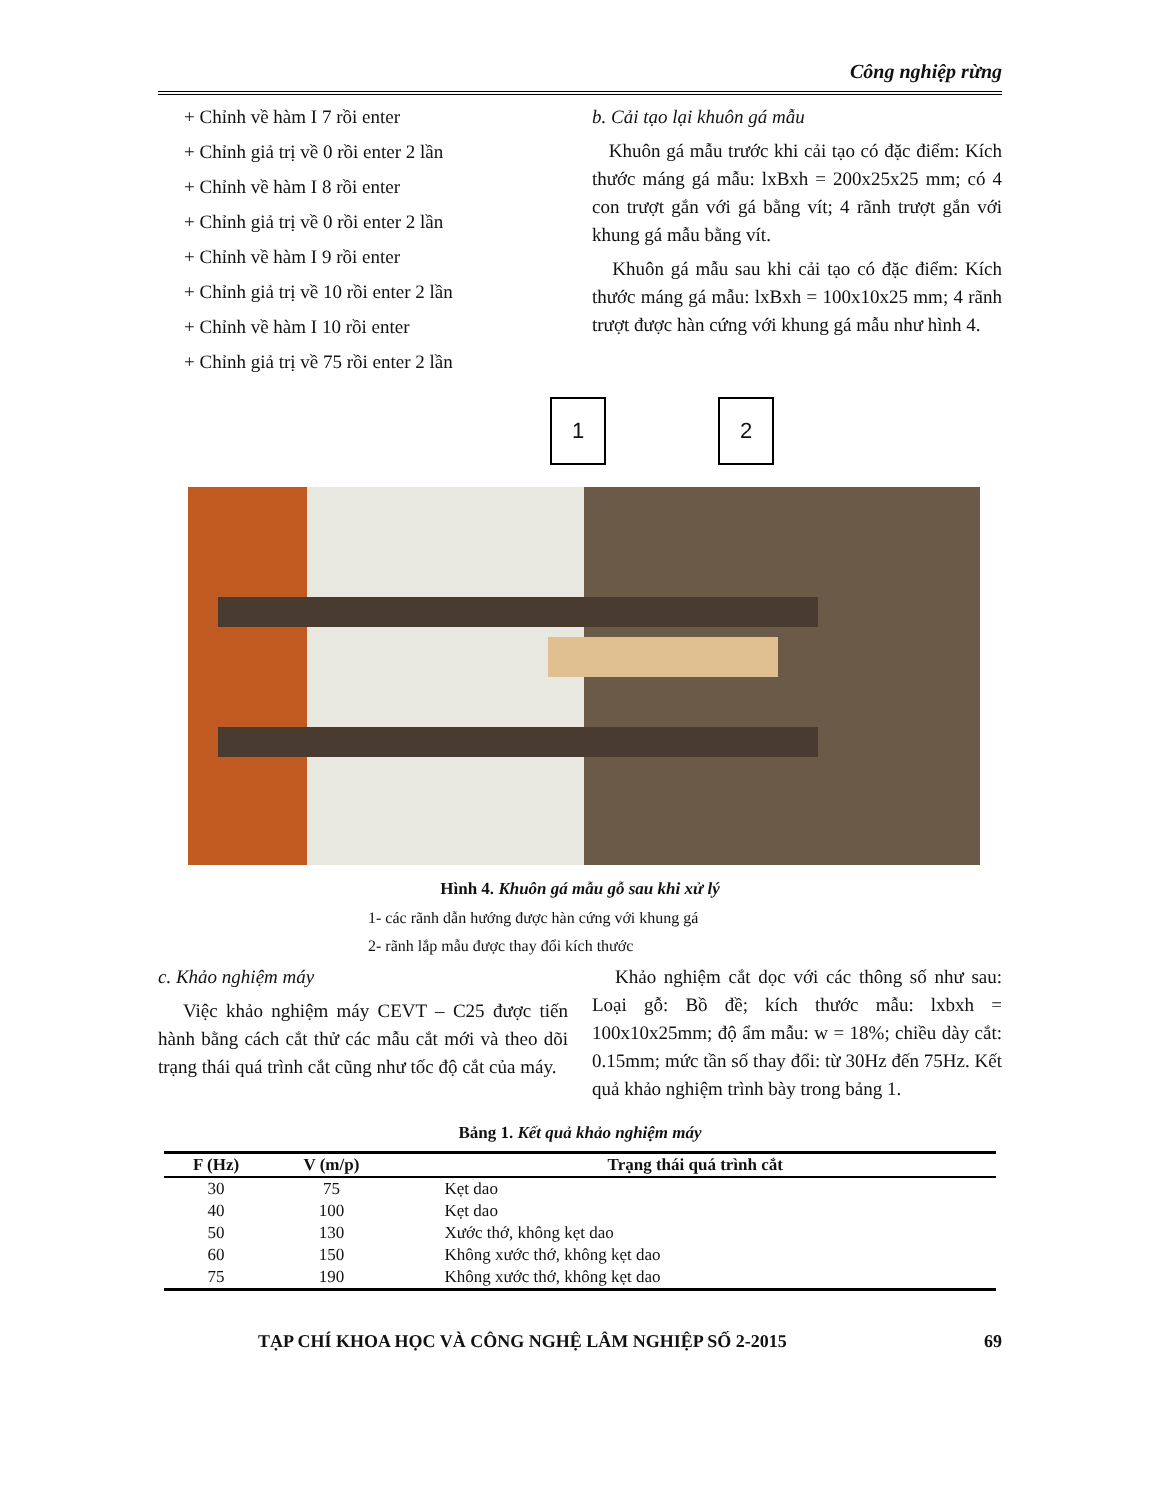Công nghiệp rừng
+ Chỉnh về hàm I 7 rồi enter
+ Chỉnh giả trị về 0 rồi enter 2 lần
+ Chỉnh về hàm I 8 rồi enter
+ Chỉnh giả trị về 0 rồi enter 2 lần
+ Chỉnh về hàm I 9 rồi enter
+ Chỉnh giả trị về 10 rồi enter 2 lần
+ Chỉnh về hàm I 10 rồi enter
+ Chỉnh giả trị về 75 rồi enter 2 lần
b. Cải tạo lại khuôn gá mẫu
Khuôn gá mẫu trước khi cải tạo có đặc điểm: Kích thước máng gá mẫu: lxBxh = 200x25x25 mm; có 4 con trượt gắn với gá bằng vít; 4 rãnh trượt gắn với khung gá mẫu bằng vít.
Khuôn gá mẫu sau khi cải tạo có đặc điểm: Kích thước máng gá mẫu: lxBxh = 100x10x25 mm; 4 rãnh trượt được hàn cứng với khung gá mẫu như hình 4.
1 2
Hình 4. Khuôn gá mẫu gỗ sau khi xử lý
1- các rãnh dẫn hướng được hàn cứng với khung gá
2- rãnh lắp mẫu được thay đổi kích thước
c. Khảo nghiệm máy
Việc khảo nghiệm máy CEVT – C25 được tiến hành bằng cách cắt thử các mẫu cắt mới và theo dõi trạng thái quá trình cắt cũng như tốc độ cắt của máy.
Khảo nghiệm cắt dọc với các thông số như sau: Loại gỗ: Bồ đề; kích thước mẫu: lxbxh = 100x10x25mm; độ ẩm mẫu: w = 18%; chiều dày cắt: 0.15mm; mức tần số thay đổi: từ 30Hz đến 75Hz. Kết quả khảo nghiệm trình bày trong bảng 1.
Bảng 1. Kết quả khảo nghiệm máy
| F (Hz) | V (m/p) | Trạng thái quá trình cắt |
| --- | --- | --- |
| 30 | 75 | Kẹt dao |
| 40 | 100 | Kẹt dao |
| 50 | 130 | Xước thớ, không kẹt dao |
| 60 | 150 | Không xước thớ, không kẹt dao |
| 75 | 190 | Không xước thớ, không kẹt dao |
TẠP CHÍ KHOA HỌC VÀ CÔNG NGHỆ LÂM NGHIỆP SỐ 2-2015 69